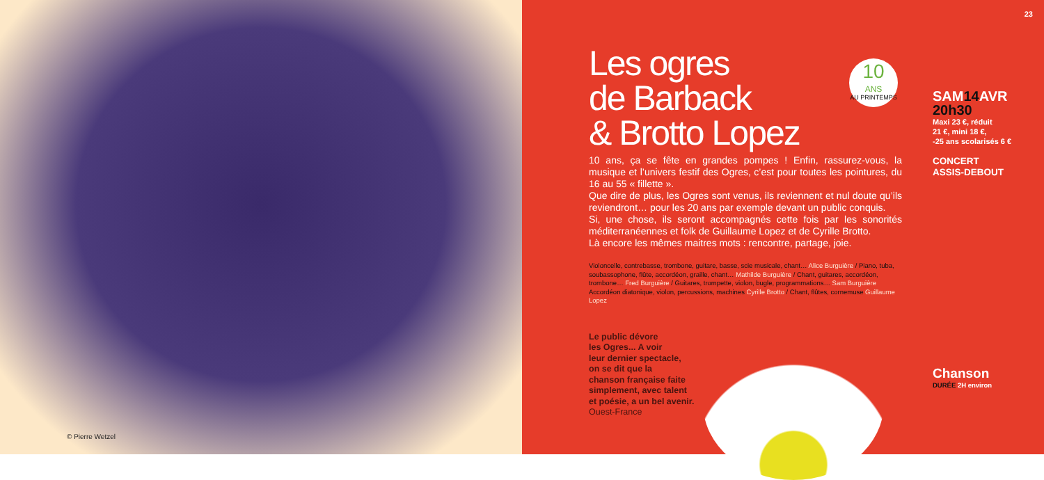© Pierre Wetzel
23
10
ANS
AU PRINTEMPS
Les ogres
de Barback
& Brotto Lopez
10 ans, ça se fête en grandes pompes ! Enfin, rassurez-vous, la musique et l’univers festif des Ogres, c’est pour toutes les pointures, du 16 au 55 « fillette ».
Que dire de plus, les Ogres sont venus, ils reviennent et nul doute qu’ils reviendront… pour les 20 ans par exemple devant un public conquis.
Si, une chose, ils seront accompagnés cette fois par les sonorités méditerranéennes et folk de Guillaume Lopez et de Cyrille Brotto.
Là encore les mêmes maitres mots : rencontre, partage, joie.
Violoncelle, contrebasse, trombone, guitare, basse, scie musicale, chant… Alice Burguière / Piano, tuba, soubassophone, flûte, accordéon, graille, chant… Mathilde Burguière / Chant, guitares, accordéon, trombone… Fred Burguière / Guitares, trompette, violon, bugle, programmations… Sam Burguière
Accordéon diatonique, violon, percussions, machines Cyrille Brotto / Chant, flûtes, cornemuse Guillaume Lopez
Le public dévore
les Ogres... A voir
leur dernier spectacle,
on se dit que la
chanson française faite
simplement, avec talent
et poésie, a un bel avenir.
Ouest-France
SAM14 AVR
20h30
Maxi 23 €, réduit
21 €, mini 18 €,
-25 ans scolarisés 6 €
CONCERT
ASSIS-DEBOUT
Chanson
DURÉE 2H environ